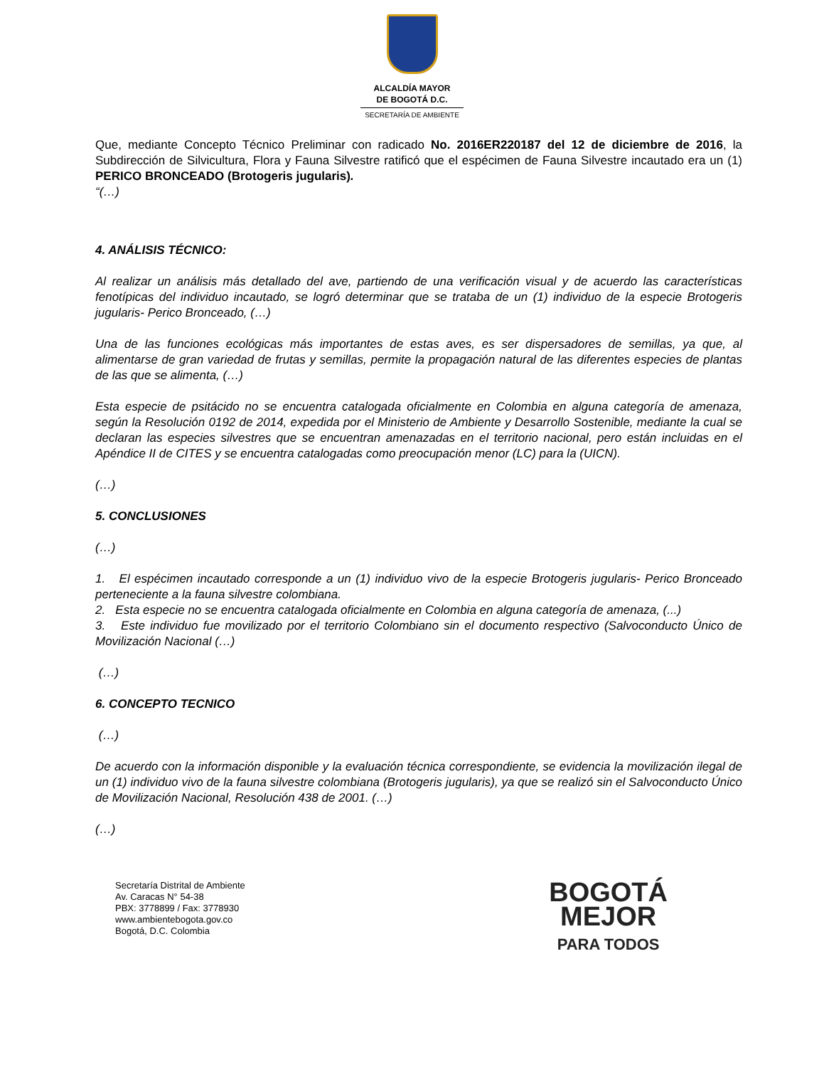ALCALDÍA MAYOR
DE BOGOTÁ D.C.
SECRETARÍA DE AMBIENTE
Que, mediante Concepto Técnico Preliminar con radicado No. 2016ER220187 del 12 de diciembre de 2016, la Subdirección de Silvicultura, Flora y Fauna Silvestre ratificó que el espécimen de Fauna Silvestre incautado era un (1) PERICO BRONCEADO (Brotogeris jugularis).
“(…)
4. ANÁLISIS TÉCNICO:
Al realizar un análisis más detallado del ave, partiendo de una verificación visual y de acuerdo las características fenotípicas del individuo incautado, se logró determinar que se trataba de un (1) individuo de la especie Brotogeris jugularis- Perico Bronceado, (…)
Una de las funciones ecológicas más importantes de estas aves, es ser dispersadores de semillas, ya que, al alimentarse de gran variedad de frutas y semillas, permite la propagación natural de las diferentes especies de plantas de las que se alimenta, (…)
Esta especie de psitácido no se encuentra catalogada oficialmente en Colombia en alguna categoría de amenaza, según la Resolución 0192 de 2014, expedida por el Ministerio de Ambiente y Desarrollo Sostenible, mediante la cual se declaran las especies silvestres que se encuentran amenazadas en el territorio nacional, pero están incluidas en el Apéndice II de CITES y se encuentra catalogadas como preocupación menor (LC) para la (UICN).
(…)
5. CONCLUSIONES
(…)
1. El espécimen incautado corresponde a un (1) individuo vivo de la especie Brotogeris jugularis- Perico Bronceado perteneciente a la fauna silvestre colombiana.
2. Esta especie no se encuentra catalogada oficialmente en Colombia en alguna categoría de amenaza, (...)
3. Este individuo fue movilizado por el territorio Colombiano sin el documento respectivo (Salvoconducto Único de Movilización Nacional (…)
(…)
6. CONCEPTO TECNICO
(…)
De acuerdo con la información disponible y la evaluación técnica correspondiente, se evidencia la movilización ilegal de un (1) individuo vivo de la fauna silvestre colombiana (Brotogeris jugularis), ya que se realizó sin el Salvoconducto Único de Movilización Nacional, Resolución 438 de 2001. (…)
(…)
Secretaría Distrital de Ambiente
Av. Caracas N° 54-38
PBX: 3778899 / Fax: 3778930
www.ambientebogota.gov.co
Bogotá, D.C. Colombia
BOGOTÁ
MEJOR
PARA TODOS